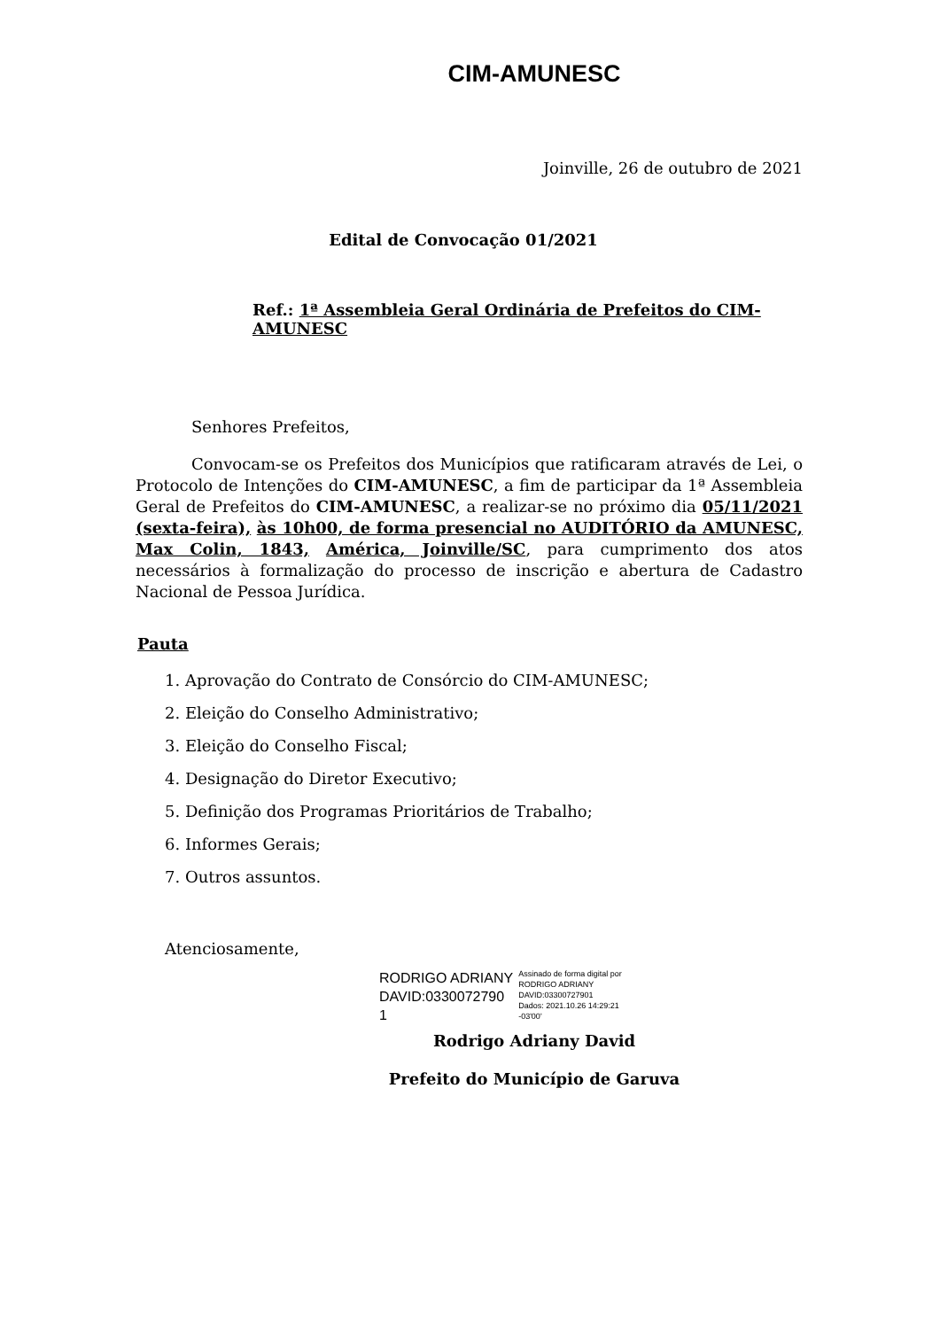CIM-AMUNESC
Joinville, 26 de outubro de 2021
Edital de Convocação 01/2021
Ref.: 1ª Assembleia Geral Ordinária de Prefeitos do CIM-AMUNESC
Senhores Prefeitos,
Convocam-se os Prefeitos dos Municípios que ratificaram através de Lei, o Protocolo de Intenções do CIM-AMUNESC, a fim de participar da 1ª Assembleia Geral de Prefeitos do CIM-AMUNESC, a realizar-se no próximo dia 05/11/2021 (sexta-feira), às 10h00, de forma presencial no AUDITÓRIO da AMUNESC, Max Colin, 1843, América, Joinville/SC, para cumprimento dos atos necessários à formalização do processo de inscrição e abertura de Cadastro Nacional de Pessoa Jurídica.
Pauta
1. Aprovação do Contrato de Consórcio do CIM-AMUNESC;
2. Eleição do Conselho Administrativo;
3. Eleição do Conselho Fiscal;
4. Designação do Diretor Executivo;
5. Definição dos Programas Prioritários de Trabalho;
6. Informes Gerais;
7. Outros assuntos.
Atenciosamente,
RODRIGO ADRIANY
DAVID:0330072790
1
Assinado de forma digital por
RODRIGO ADRIANY
DAVID:03300727901
Dados: 2021.10.26 14:29:21
-03'00'
Rodrigo Adriany David
Prefeito do Município de Garuva